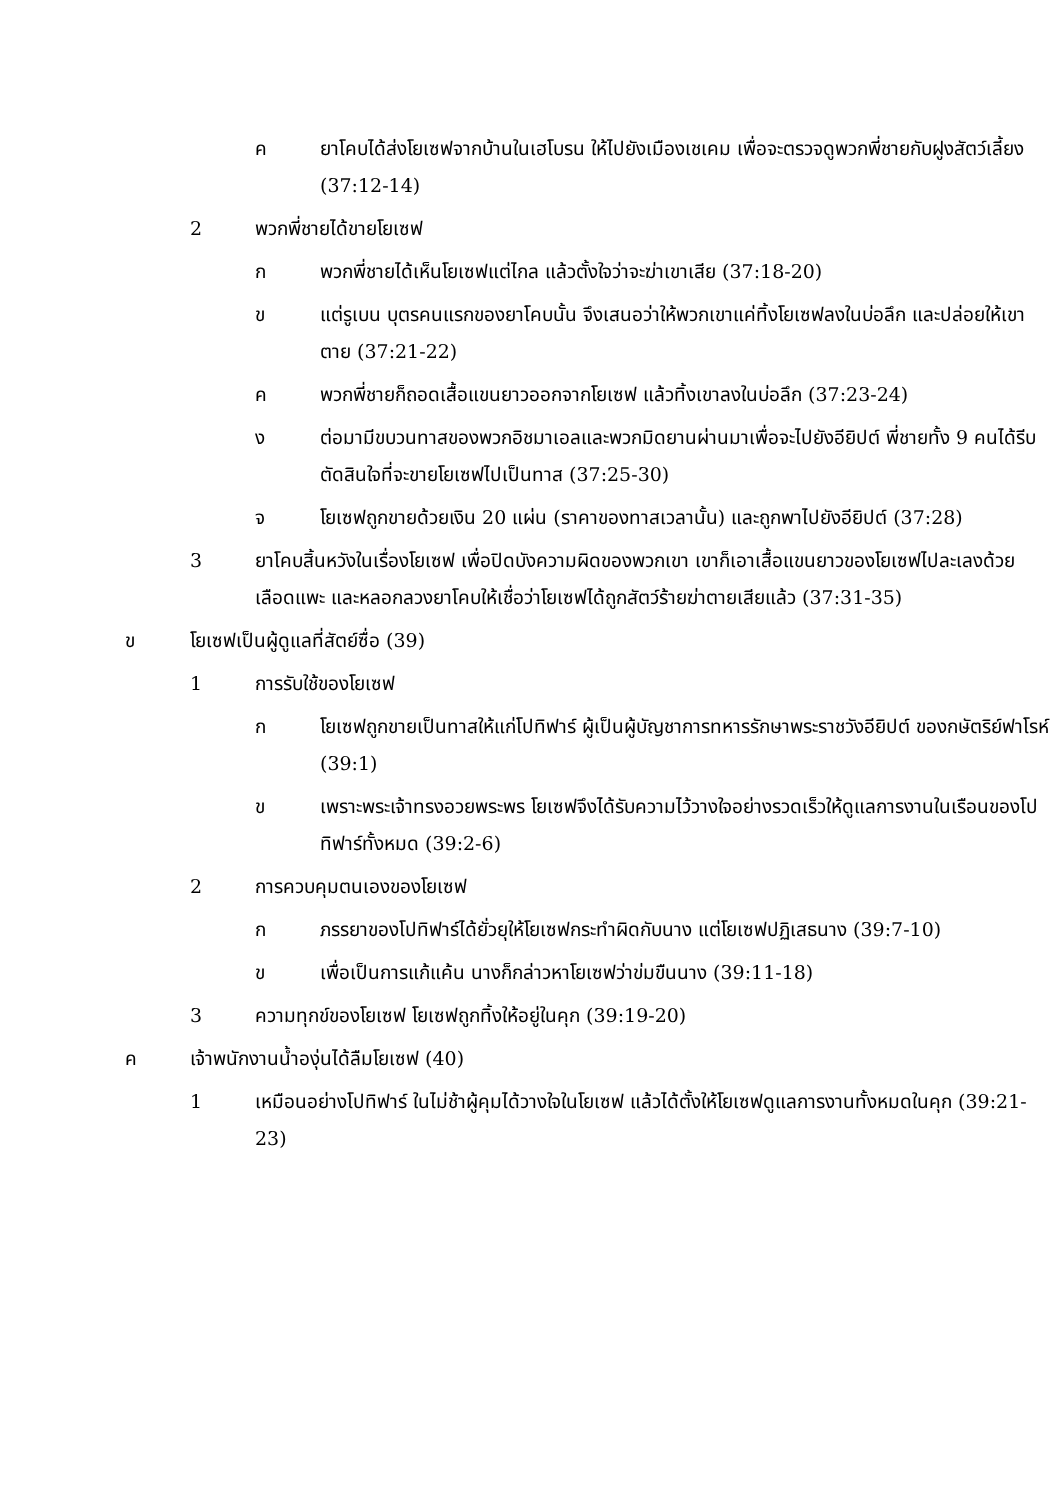ค ยาโคบได้ส่งโยเซฟจากบ้านในเฮโบรน ให้ไปยังเมืองเชเคม เพื่อจะตรวจดูพวกพี่ชายกับฝูงสัตว์เลี้ยง (37:12-14)
2 พวกพี่ชายได้ขายโยเซฟ
ก พวกพี่ชายได้เห็นโยเซฟแต่ไกล แล้วตั้งใจว่าจะฆ่าเขาเสีย (37:18-20)
ข แต่รูเบน บุตรคนแรกของยาโคบนั้น จึงเสนอว่าให้พวกเขาแค่ทิ้งโยเซฟลงในบ่อลึก และปล่อยให้เขาตาย (37:21-22)
ค พวกพี่ชายก็ถอดเสื้อแขนยาวออกจากโยเซฟ แล้วทิ้งเขาลงในบ่อลึก (37:23-24)
ง ต่อมามีขบวนทาสของพวกอิชมาเอลและพวกมิดยานผ่านมาเพื่อจะไปยังอียิปต์ พี่ชายทั้ง 9 คนได้รีบตัดสินใจที่จะขายโยเซฟไปเป็นทาส (37:25-30)
จ โยเซฟถูกขายด้วยเงิน 20 แผ่น (ราคาของทาสเวลานั้น) และถูกพาไปยังอียิปต์ (37:28)
3 ยาโคบสิ้นหวังในเรื่องโยเซฟ เพื่อปิดบังความผิดของพวกเขา เขาก็เอาเสื้อแขนยาวของโยเซฟไปละเลงด้วยเลือดแพะ และหลอกลวงยาโคบให้เชื่อว่าโยเซฟได้ถูกสัตว์ร้ายฆ่าตายเสียแล้ว (37:31-35)
ข โยเซฟเป็นผู้ดูแลที่สัตย์ซื่อ (39)
1 การรับใช้ของโยเซฟ
ก โยเซฟถูกขายเป็นทาสให้แก่โปทิฟาร์ ผู้เป็นผู้บัญชาการทหารรักษาพระราชวังอียิปต์ ของกษัตริย์ฟาโรห์ (39:1)
ข เพราะพระเจ้าทรงอวยพระพร โยเซฟจึงได้รับความไว้วางใจอย่างรวดเร็วให้ดูแลการงานในเรือนของโปทิฟาร์ทั้งหมด (39:2-6)
2 การควบคุมตนเองของโยเซฟ
ก ภรรยาของโปทิฟาร์ได้ยั่วยุให้โยเซฟกระทำผิดกับนาง แต่โยเซฟปฏิเสธนาง (39:7-10)
ข เพื่อเป็นการแก้แค้น นางก็กล่าวหาโยเซฟว่าข่มขืนนาง (39:11-18)
3 ความทุกข์ของโยเซฟ โยเซฟถูกทิ้งให้อยู่ในคุก (39:19-20)
ค เจ้าพนักงานน้ำองุ่นได้ลืมโยเซฟ (40)
1 เหมือนอย่างโปทิฟาร์ ในไม่ช้าผู้คุมได้วางใจในโยเซฟ แล้วได้ตั้งให้โยเซฟดูแลการงานทั้งหมดในคุก (39:21-23)